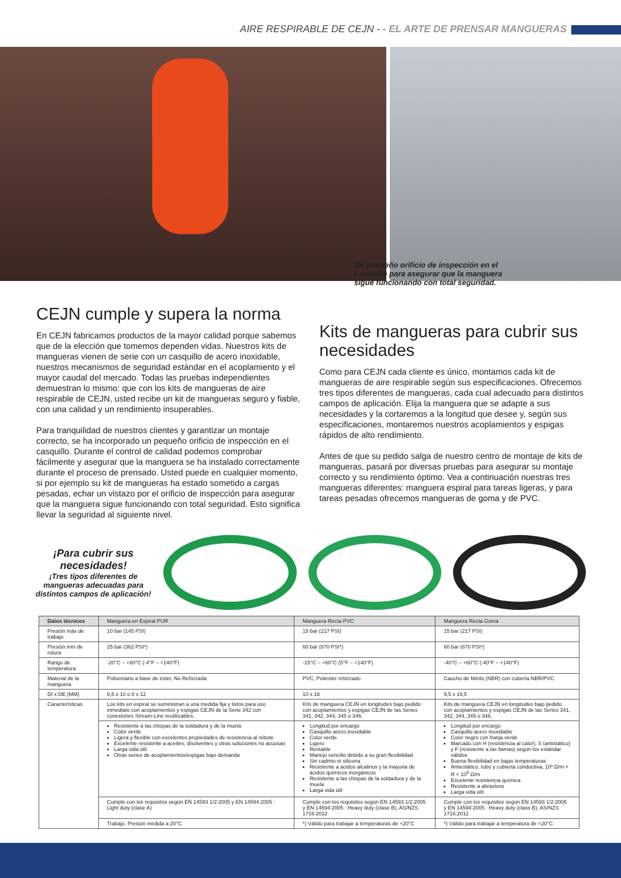AIRE RESPIRABLE DE CEJN - - EL ARTE DE PRENSAR MANGUERAS
Un pequeño orificio de inspección en el casquillo para asegurar que la manguera sigue funcionando con total seguridad.
CEJN cumple y supera la norma
En CEJN fabricamos productos de la mayor calidad porque sabemos que de la elección que tomemos dependen vidas. Nuestros kits de mangueras vienen de serie con un casquillo de acero inoxidable, nuestros mecanismos de seguridad estándar en el acoplamiento y el mayor caudal del mercado. Todas las pruebas independientes demuestran lo mismo: que con los kits de mangueras de aire respirable de CEJN, usted recibe un kit de mangueras seguro y fiable, con una calidad y un rendimiento insuperables.
Para tranquilidad de nuestros clientes y garantizar un montaje correcto, se ha incorporado un pequeño orificio de inspección en el casquillo. Durante el control de calidad podemos comprobar fácilmente y asegurar que la manguera se ha instalado correctamente durante el proceso de prensado. Usted puede en cualquier momento, si por ejemplo su kit de mangueras ha estado sometido a cargas pesadas, echar un vistazo por el orificio de inspección para asegurar que la manguera sigue funcionando con total seguridad. Esto significa llevar la seguridad al siguiente nivel.
Kits de mangueras para cubrir sus necesidades
Como para CEJN cada cliente es único, montamos cada kit de mangueras de aire respirable según sus especificaciones. Ofrecemos tres tipos diferentes de mangueras, cada cual adecuado para distintos campos de aplicación. Elija la manguera que se adapte a sus necesidades y la cortaremos a la longitud que desee y, según sus especificaciones, montaremos nuestros acoplamientos y espigas rápidos de alto rendimiento.
Antes de que su pedido salga de nuestro centro de montaje de kits de mangueras, pasará por diversas pruebas para asegurar su montaje correcto y su rendimiento óptimo. Vea a continuación nuestras tres mangueras diferentes: manguera espiral para tareas ligeras, y para tareas pesadas ofrecemos mangueras de goma y de PVC.
¡Para cubrir sus necesidades!
¡Tres tipos diferentes de mangueras adecuadas para distintos campos de aplicación!
| Datos técnicos | Manguera en Espiral PUR | Manguera Recta PVC | Manguera Recta Goma |
| --- | --- | --- | --- |
| Presión máx de trabajo | 10 bar (145 PSI) | 15 bar (217 PSI) | 15 bar (217 PSI) |
| Presión mín de rotura | 25 bar (362 PSI*) | 60 bar (870 PSI*) | 60 bar (870 PSI*) |
| Rango de temperatura | -20°C – +60°C (-4°F – +140°F) | -15°C – +60°C (5°F – +140°F) | -40°C – +60°C (-40°F – +140°F) |
| Material de la manguera | Poliuretano a base de éster, No Reforzada | PVC, Poliéster reforzado | Caucho de Nitrilo (NBR) con cuberta NBR/PVC |
| DI x DE (MM) | 6,5 x 10 o 8 x 12 | 10 x 16 | 9,5 x 19,5 |
| Características | Los kits en espiral se suministran a una medida fija y listos para uso inmediato con acoplamientos y espigas CEJN de la Serie 342 con conexiones Stream-Line reutilizables. | Kits de manguera CEJN en longitudes bajo pedido con acoplamientos y espigas CEJN de las Series 341, 342, 344, 345 o 346. | Kits de manguera CEJN en longitudes bajo pedido con acoplamientos y espigas CEJN de las Series 341, 342, 344, 345 o 346. |
| | Resistente a las chispas de la soldadura y de la muela Color verde Ligera y flexible con excelentes propiedades de resistencia al rebote Excelente resistente a aceites, disolventes y otras soluciones no acuosas Larga vida útil Otras series de acoplamientos/espigas bajo demanda | Longitud por encargo Casquillo acero inoxidable Color verde Ligero Rentable Manejo sencillo debido a su gran flexibilidad Sin cadmio ni silicona Resistente a acidos alcalinos y la mayoria de ácidos químicos inorgánicos Resistente a las chispas de la soldadura y de la muela Larga vida útil | Longitud por encargo Casquillo acero inoxidable Color negro con franja verde Marcado con H (resistencia al calor), S (antistático) y F (resistente a las llamas) según los estándar válidos Buena flexibilidad en bajas temperaturas Antiestático, tubo y cubierta conductiva, 10³ Ω/m < R < 10<sup>8</sup> Ω/m Excelente resistencia química Resistente a abrasivos Larga vida útil |
| | Cumple con los requisitos según EN 14593 1/2:2005 y EN 14594:2005 : Light duty (clase A) | Cumple con los requisitos según EN 14593 1/2:2005 y EN 14594:2005 : Heavy duty (clase B), AS/NZS 1716:2012 | Cumple con los requisitos según EN 14593 1/2:2005 y EN 14594:2005 : Heavy duty (class B), AS/NZS 1716:2012 |
| | Trabajo. Presión medida a 20°C. | *) Válido para trabajar a temperaturas de +20°C | *) Válido para trabajar a temperatura de +20°C |